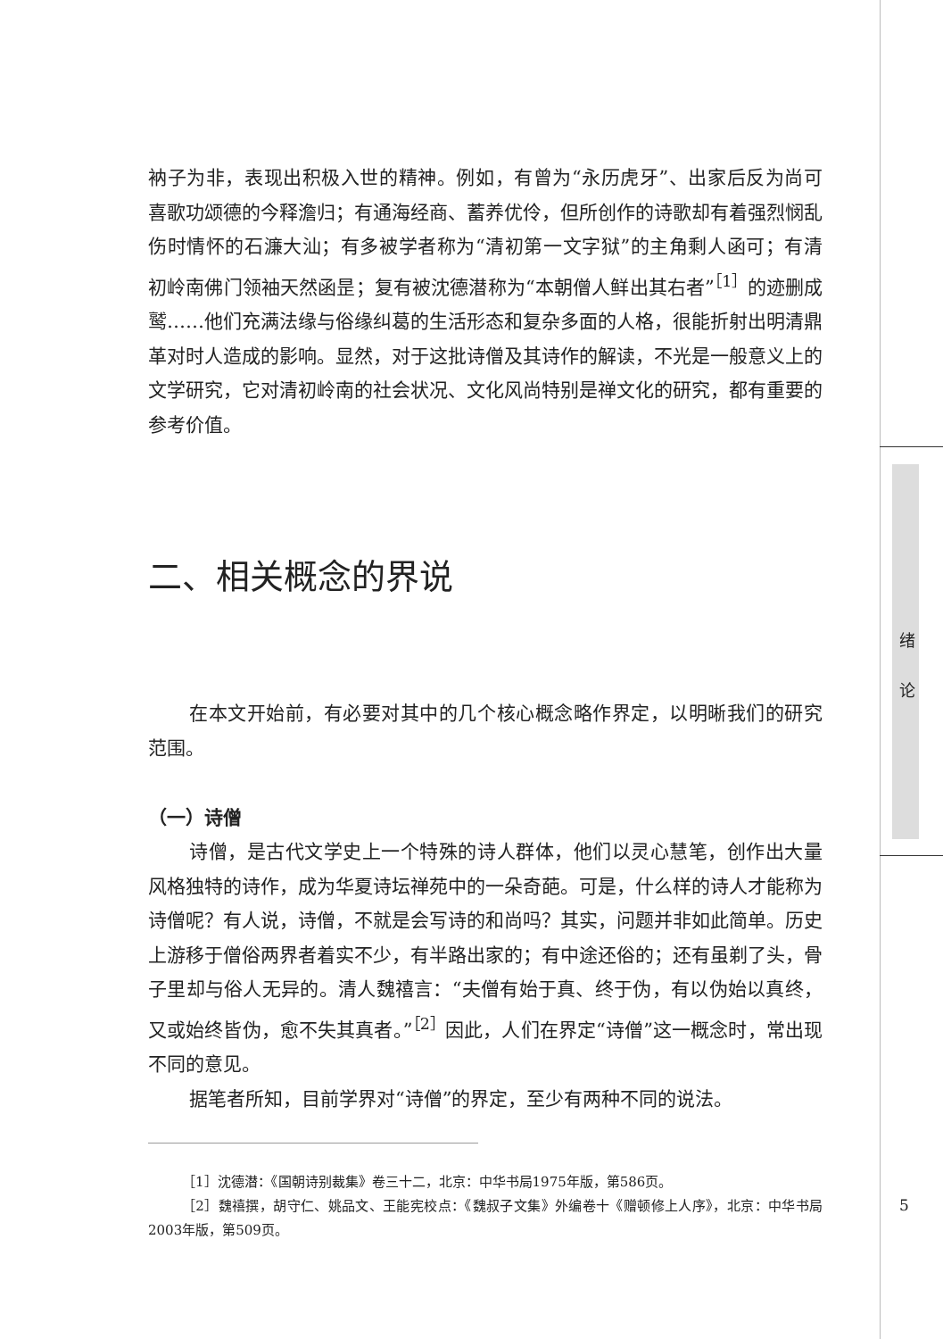绪
论
衲子为非，表现出积极入世的精神。例如，有曾为“永历虎牙”、出家后反为尚可喜歌功颂德的今释澹归；有通海经商、蓄养优伶，但所创作的诗歌却有着强烈悯乱伤时情怀的石濂大汕；有多被学者称为“清初第一文字狱”的主角剩人函可；有清初岭南佛门领袖天然函昰；复有被沈德潜称为“本朝僧人鲜出其右者”<sup>［1］</sup>的迹删成鹫……他们充满法缘与俗缘纠葛的生活形态和复杂多面的人格，很能折射出明清鼎革对时人造成的影响。显然，对于这批诗僧及其诗作的解读，不光是一般意义上的文学研究，它对清初岭南的社会状况、文化风尚特别是禅文化的研究，都有重要的参考价值。
二、相关概念的界说
在本文开始前，有必要对其中的几个核心概念略作界定，以明晰我们的研究范围。
（一）诗僧
诗僧，是古代文学史上一个特殊的诗人群体，他们以灵心慧笔，创作出大量风格独特的诗作，成为华夏诗坛禅苑中的一朵奇葩。可是，什么样的诗人才能称为诗僧呢？有人说，诗僧，不就是会写诗的和尚吗？其实，问题并非如此简单。历史上游移于僧俗两界者着实不少，有半路出家的；有中途还俗的；还有虽剃了头，骨子里却与俗人无异的。清人魏禧言：“夫僧有始于真、终于伪，有以伪始以真终，又或始终皆伪，愈不失其真者。”<sup>［2］</sup>因此，人们在界定“诗僧”这一概念时，常出现不同的意见。
据笔者所知，目前学界对“诗僧”的界定，至少有两种不同的说法。
［1］沈德潜：《国朝诗别裁集》卷三十二，北京：中华书局1975年版，第586页。
［2］魏禧撰，胡守仁、姚品文、王能宪校点：《魏叔子文集》外编卷十《赠顿修上人序》，北京：中华书局2003年版，第509页。
5